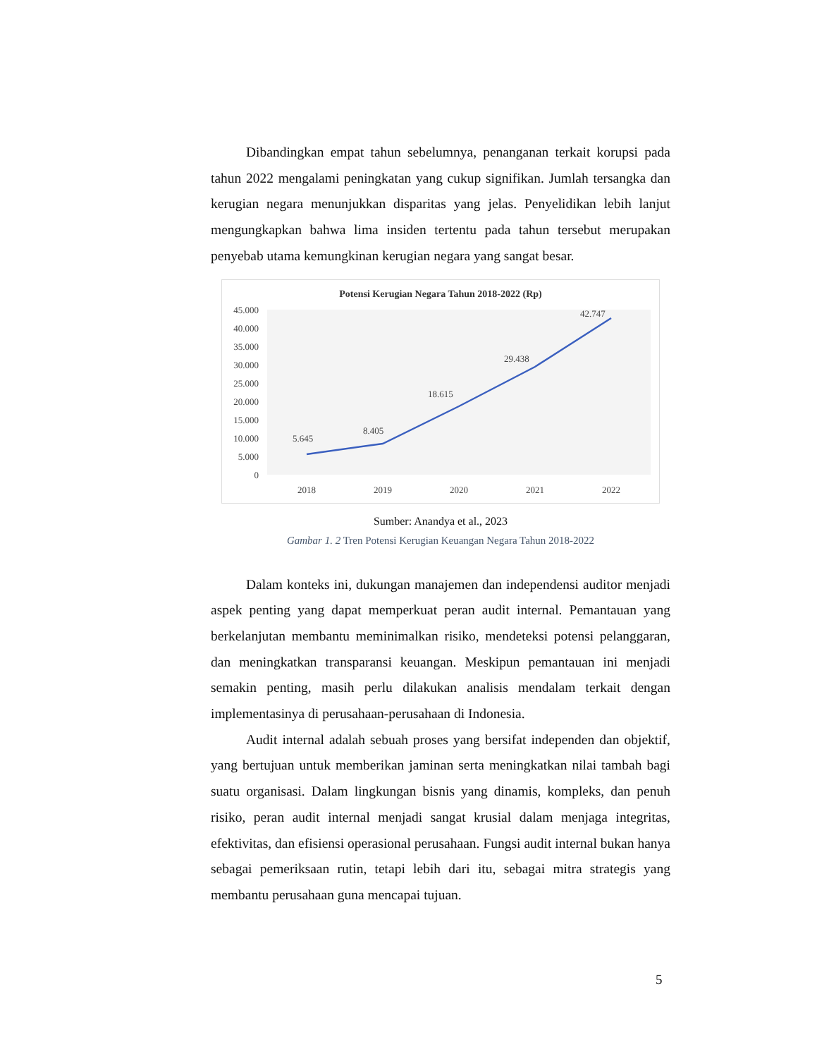Dibandingkan empat tahun sebelumnya, penanganan terkait korupsi pada tahun 2022 mengalami peningkatan yang cukup signifikan. Jumlah tersangka dan kerugian negara menunjukkan disparitas yang jelas. Penyelidikan lebih lanjut mengungkapkan bahwa lima insiden tertentu pada tahun tersebut merupakan penyebab utama kemungkinan kerugian negara yang sangat besar.
Potensi Kerugian Negara Tahun 2018-2022 (Rp)
45.000
40.000
35.000
30.000
25.000
20.000
15.000
10.000
5.000
0
5.645
8.405
18.615
29.438
42.747
2018
2019
2020
2021
2022
Sumber: Anandya et al., 2023
Gambar 1. 2 Tren Potensi Kerugian Keuangan Negara Tahun 2018-2022
Dalam konteks ini, dukungan manajemen dan independensi auditor menjadi aspek penting yang dapat memperkuat peran audit internal. Pemantauan yang berkelanjutan membantu meminimalkan risiko, mendeteksi potensi pelanggaran, dan meningkatkan transparansi keuangan. Meskipun pemantauan ini menjadi semakin penting, masih perlu dilakukan analisis mendalam terkait dengan implementasinya di perusahaan-perusahaan di Indonesia.
Audit internal adalah sebuah proses yang bersifat independen dan objektif, yang bertujuan untuk memberikan jaminan serta meningkatkan nilai tambah bagi suatu organisasi. Dalam lingkungan bisnis yang dinamis, kompleks, dan penuh risiko, peran audit internal menjadi sangat krusial dalam menjaga integritas, efektivitas, dan efisiensi operasional perusahaan. Fungsi audit internal bukan hanya sebagai pemeriksaan rutin, tetapi lebih dari itu, sebagai mitra strategis yang membantu perusahaan guna mencapai tujuan.
5